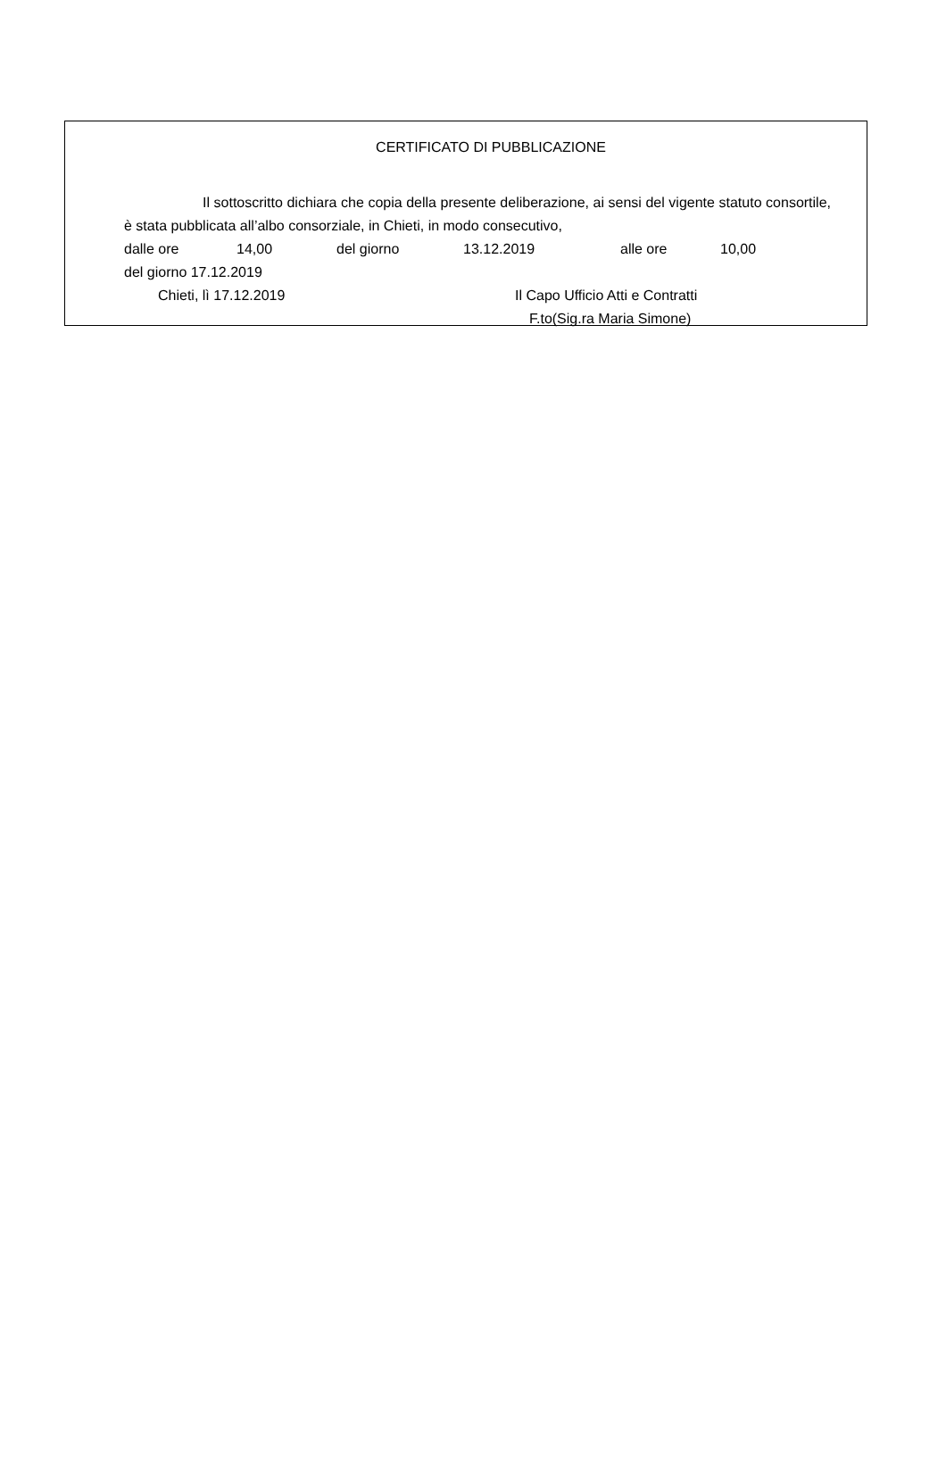CERTIFICATO DI PUBBLICAZIONE
Il sottoscritto dichiara che copia della presente deliberazione, ai sensi del vigente statuto consortile, è stata pubblicata all’albo consorziale, in Chieti, in modo consecutivo,
dalle ore 14,00 del giorno 13.12.2019 alle ore 10,00
del giorno 17.12.2019
Chieti, lì 17.12.2019 Il Capo Ufficio Atti e Contratti
F.to(Sig.ra Maria Simone)